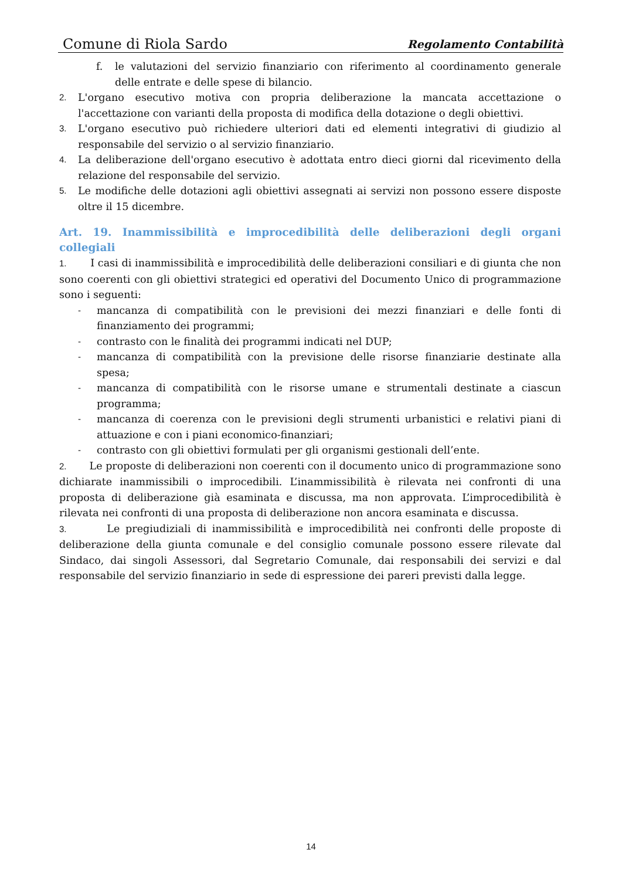Comune di Riola Sardo Regolamento Contabilità
f. le valutazioni del servizio finanziario con riferimento al coordinamento generale delle entrate e delle spese di bilancio.
2. L'organo esecutivo motiva con propria deliberazione la mancata accettazione o l'accettazione con varianti della proposta di modifica della dotazione o degli obiettivi.
3. L'organo esecutivo può richiedere ulteriori dati ed elementi integrativi di giudizio al responsabile del servizio o al servizio finanziario.
4. La deliberazione dell'organo esecutivo è adottata entro dieci giorni dal ricevimento della relazione del responsabile del servizio.
5. Le modifiche delle dotazioni agli obiettivi assegnati ai servizi non possono essere disposte oltre il 15 dicembre.
Art. 19. Inammissibilità e improcedibilità delle deliberazioni degli organi collegiali
1. I casi di inammissibilità e improcedibilità delle deliberazioni consiliari e di giunta che non sono coerenti con gli obiettivi strategici ed operativi del Documento Unico di programmazione sono i seguenti:
- mancanza di compatibilità con le previsioni dei mezzi finanziari e delle fonti di finanziamento dei programmi;
- contrasto con le finalità dei programmi indicati nel DUP;
- mancanza di compatibilità con la previsione delle risorse finanziarie destinate alla spesa;
- mancanza di compatibilità con le risorse umane e strumentali destinate a ciascun programma;
- mancanza di coerenza con le previsioni degli strumenti urbanistici e relativi piani di attuazione e con i piani economico-finanziari;
- contrasto con gli obiettivi formulati per gli organismi gestionali dell’ente.
2. Le proposte di deliberazioni non coerenti con il documento unico di programmazione sono dichiarate inammissibili o improcedibili. L’inammissibilità è rilevata nei confronti di una proposta di deliberazione già esaminata e discussa, ma non approvata. L’improcedibilità è rilevata nei confronti di una proposta di deliberazione non ancora esaminata e discussa.
3. Le pregiudiziali di inammissibilità e improcedibilità nei confronti delle proposte di deliberazione della giunta comunale e del consiglio comunale possono essere rilevate dal Sindaco, dai singoli Assessori, dal Segretario Comunale, dai responsabili dei servizi e dal responsabile del servizio finanziario in sede di espressione dei pareri previsti dalla legge.
14